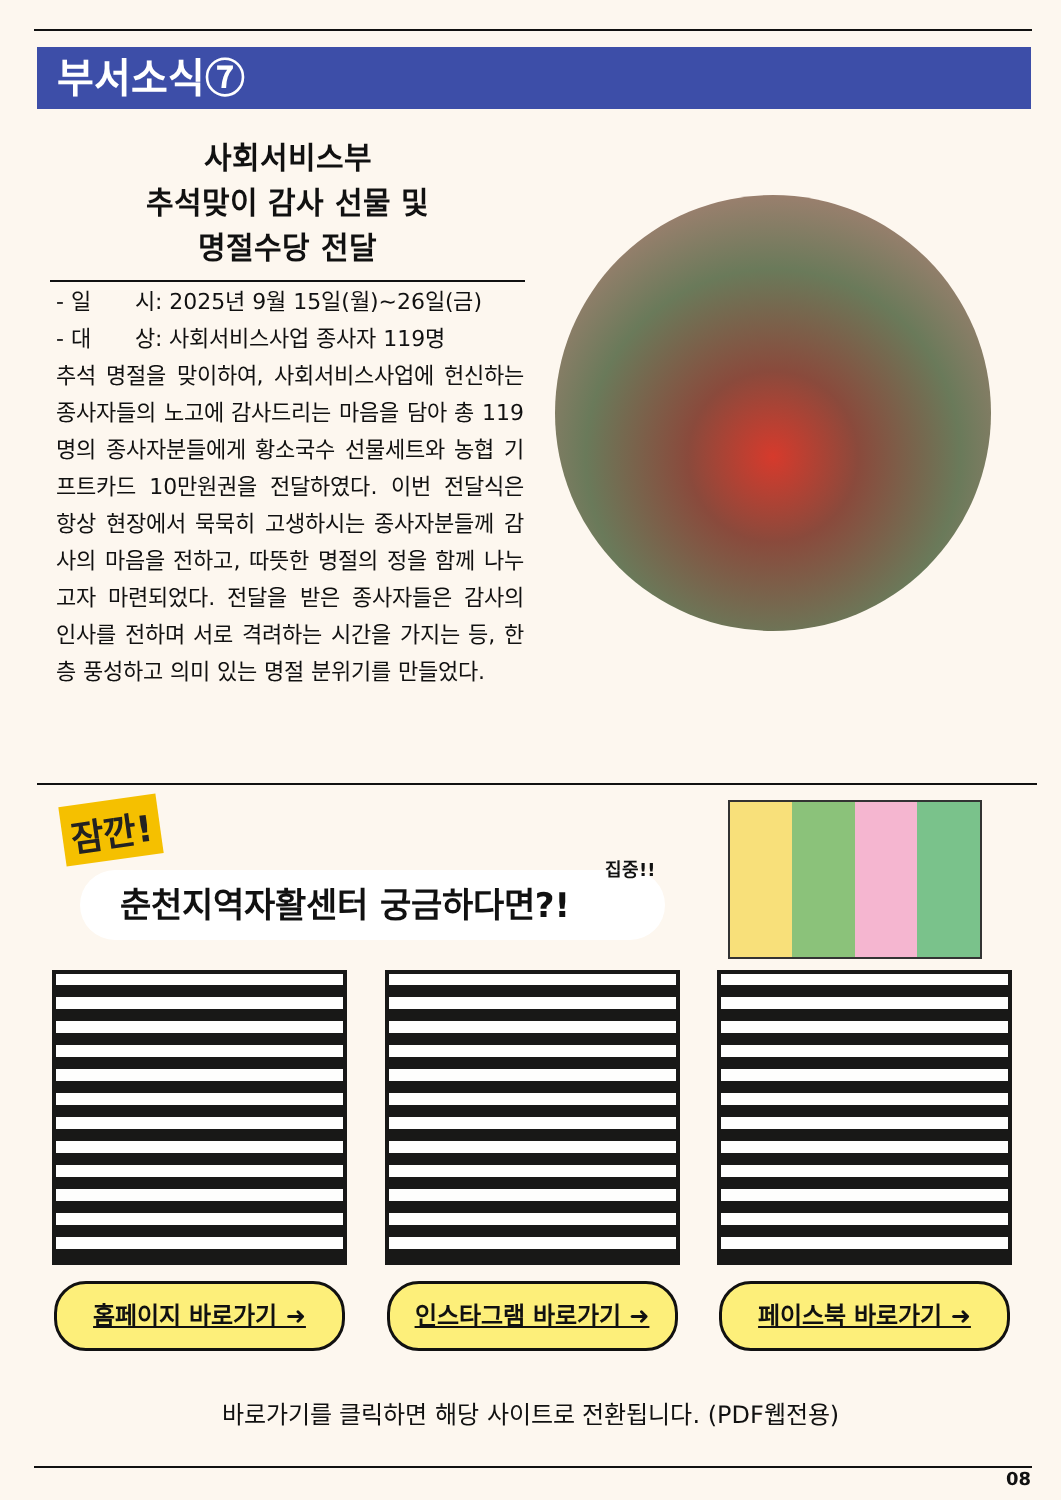부서소식⑦
사회서비스부
추석맞이 감사 선물 및
명절수당 전달
- 일　　시: 2025년 9월 15일(월)~26일(금)
- 대　　상: 사회서비스사업 종사자 119명
추석 명절을 맞이하여, 사회서비스사업에 헌신하는 종사자들의 노고에 감사드리는 마음을 담아 총 119명의 종사자분들에게 황소국수 선물세트와 농협 기프트카드 10만원권을 전달하였다. 이번 전달식은 항상 현장에서 묵묵히 고생하시는 종사자분들께 감사의 마음을 전하고, 따뜻한 명절의 정을 함께 나누고자 마련되었다. 전달을 받은 종사자들은 감사의 인사를 전하며 서로 격려하는 시간을 가지는 등, 한층 풍성하고 의미 있는 명절 분위기를 만들었다.
잠깐!
춘천지역자활센터 궁금하다면?!
집중!!
홈페이지 바로가기 ➜ 인스타그램 바로가기 ➜ 페이스북 바로가기 ➜
바로가기를 클릭하면 해당 사이트로 전환됩니다. (PDF웹전용)
08